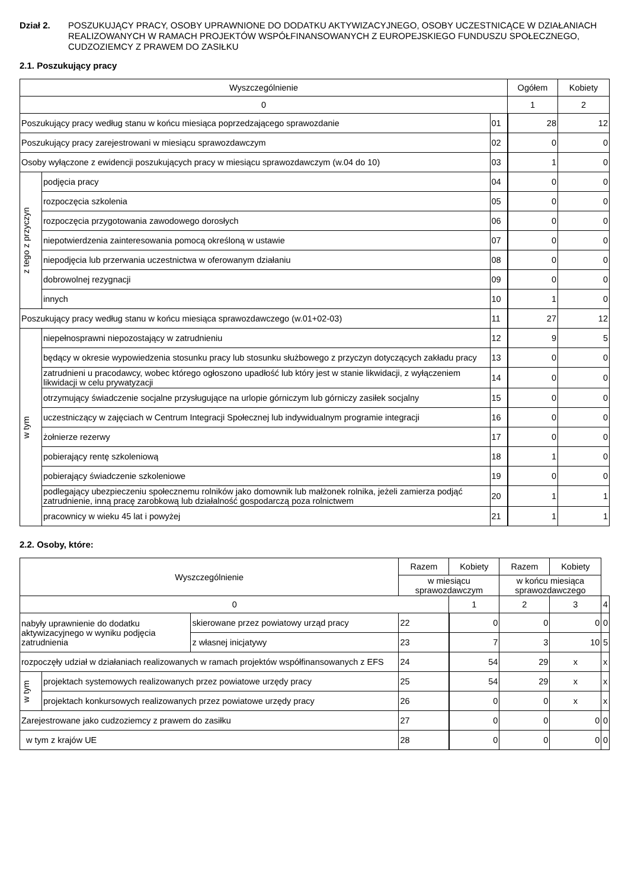Dział 2. POSZUKUJĄCY PRACY, OSOBY UPRAWNIONE DO DODATKU AKTYWIZACYJNEGO, OSOBY UCZESTNICĄCE W DZIAŁANIACH REALIZOWANYCH W RAMACH PROJEKTÓW WSPÓŁFINANSOWANYCH Z EUROPEJSKIEGO FUNDUSZU SPOŁECZNEGO, CUDZOZIEMCY Z PRAWEM DO ZASIŁKU
2.1. Poszukujący pracy
| Wyszczególnienie | | | Ogółem | Kobiety |
| --- | --- | --- | --- | --- |
| 0 | | | 1 | 2 |
| Poszukujący pracy według stanu w końcu miesiąca poprzedzającego sprawozdanie | | 01 | 28 | 12 |
| Poszukujący pracy zarejestrowani w miesiącu sprawozdawczym | | 02 | 0 | 0 |
| Osoby wyłączone z ewidencji poszukujących pracy w miesiącu sprawozdawczym (w.04 do 10) | | 03 | 1 | 0 |
| z tego z przyczyn | podjęcia pracy | 04 | 0 | 0 |
| | rozpoczęcia szkolenia | 05 | 0 | 0 |
| | rozpoczęcia przygotowania zawodowego dorosłych | 06 | 0 | 0 |
| | niepotwierdzenia zainteresowania pomocą określoną w ustawie | 07 | 0 | 0 |
| | niepodjęcia lub przerwania uczestnictwa w oferowanym działaniu | 08 | 0 | 0 |
| | dobrowolnej rezygnacji | 09 | 0 | 0 |
| | innych | 10 | 1 | 0 |
| Poszukujący pracy według stanu w końcu miesiąca sprawozdawczego (w.01+02-03) | | 11 | 27 | 12 |
| w tym | niepełnosprawni niepozostający w zatrudnieniu | 12 | 9 | 5 |
| | będący w okresie wypowiedzenia stosunku pracy lub stosunku służbowego z przyczyn dotyczących zakładu pracy | 13 | 0 | 0 |
| | zatrudnieni u pracodawcy, wobec którego ogłoszono upadłość lub który jest w stanie likwidacji, z wyłączeniem likwidacji w celu prywatyzacji | 14 | 0 | 0 |
| | otrzymujący świadczenie socjalne przysługujące na urlopie górniczym lub górniczy zasiłek socjalny | 15 | 0 | 0 |
| | uczestniczący w zajęciach w Centrum Integracji Społecznej lub indywidualnym programie integracji | 16 | 0 | 0 |
| | żołnierze rezerwy | 17 | 0 | 0 |
| | pobierający rentę szkoleniową | 18 | 1 | 0 |
| | pobierający świadczenie szkoleniowe | 19 | 0 | 0 |
| | podlegający ubezpieczeniu społecznemu rolników jako domownik lub małżonek rolnika, jeżeli zamierza podjąć zatrudnienie, inną pracę zarobkową lub działalność gospodarczą poza rolnictwem | 20 | 1 | 1 |
| | pracownicy w wieku 45 lat i powyżej | 21 | 1 | 1 |
2.2. Osoby, które:
| Wyszczególnienie | | | Razem | Kobiety | Razem | Kobiety | |
| --- | --- | --- | --- | --- | --- | --- | --- |
| | | | w miesiącu sprawozdawczym | | w końcu miesiąca sprawozdawczego | | |
| 0 | | | | 1 | 2 | 3 | 4 |
| nabyły uprawnienie do dodatku aktywizacyjnego w wyniku podjęcia zatrudnienia | | skierowane przez powiatowy urząd pracy | 22 | 0 | 0 | 0 | 0 |
| | | z własnej inicjatywy | 23 | 7 | 3 | 10 | 5 |
| rozpoczęły udział w działaniach realizowanych w ramach projektów współfinansowanych z EFS | | | 24 | 54 | 29 | x | x |
| w tym | projektach systemowych realizowanych przez powiatowe urzędy pracy | | 25 | 54 | 29 | x | x |
| | projektach konkursowych realizowanych przez powiatowe urzędy pracy | | 26 | 0 | 0 | x | x |
| Zarejestrowane jako cudzoziemcy z prawem do zasiłku | | | 27 | 0 | 0 | 0 | 0 |
| w tym z krajów UE | | | 28 | 0 | 0 | 0 | 0 |